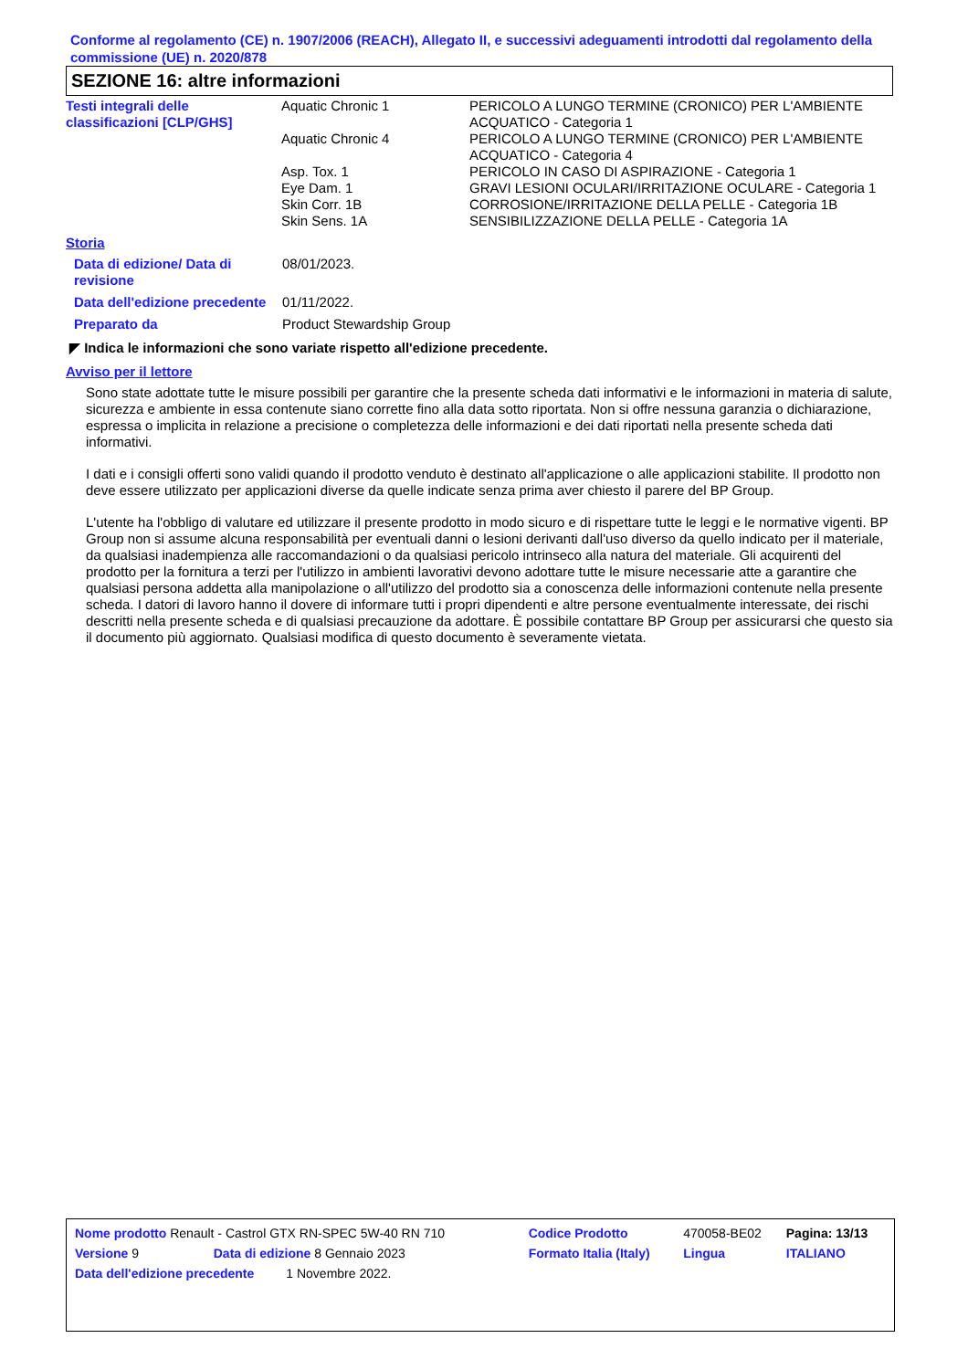Conforme al regolamento (CE) n. 1907/2006 (REACH), Allegato II, e successivi adeguamenti introdotti dal regolamento della commissione (UE) n. 2020/878
SEZIONE 16: altre informazioni
| Testi integrali delle classificazioni [CLP/GHS] | Aquatic Chronic 1 | PERICOLO A LUNGO TERMINE (CRONICO) PER L'AMBIENTE ACQUATICO - Categoria 1 |
| | Aquatic Chronic 4 | PERICOLO A LUNGO TERMINE (CRONICO) PER L'AMBIENTE ACQUATICO - Categoria 4 |
| | Asp. Tox. 1 | PERICOLO IN CASO DI ASPIRAZIONE - Categoria 1 |
| | Eye Dam. 1 | GRAVI LESIONI OCULARI/IRRITAZIONE OCULARE - Categoria 1 |
| | Skin Corr. 1B | CORROSIONE/IRRITAZIONE DELLA PELLE - Categoria 1B |
| | Skin Sens. 1A | SENSIBILIZZAZIONE DELLA PELLE - Categoria 1A |
Storia
| Data di edizione/ Data di revisione | 08/01/2023. |
| Data dell'edizione precedente | 01/11/2022. |
| Preparato da | Product Stewardship Group |
◤ Indica le informazioni che sono variate rispetto all'edizione precedente.
Avviso per il lettore
Sono state adottate tutte le misure possibili per garantire che la presente scheda dati informativi e le informazioni in materia di salute, sicurezza e ambiente in essa contenute siano corrette fino alla data sotto riportata. Non si offre nessuna garanzia o dichiarazione, espressa o implicita in relazione a precisione o completezza delle informazioni e dei dati riportati nella presente scheda dati informativi.
I dati e i consigli offerti sono validi quando il prodotto venduto è destinato all'applicazione o alle applicazioni stabilite. Il prodotto non deve essere utilizzato per applicazioni diverse da quelle indicate senza prima aver chiesto il parere del BP Group.
L'utente ha l'obbligo di valutare ed utilizzare il presente prodotto in modo sicuro e di rispettare tutte le leggi e le normative vigenti. BP Group non si assume alcuna responsabilità per eventuali danni o lesioni derivanti dall'uso diverso da quello indicato per il materiale, da qualsiasi inadempienza alle raccomandazioni o da qualsiasi pericolo intrinseco alla natura del materiale. Gli acquirenti del prodotto per la fornitura a terzi per l'utilizzo in ambienti lavorativi devono adottare tutte le misure necessarie atte a garantire che qualsiasi persona addetta alla manipolazione o all'utilizzo del prodotto sia a conoscenza delle informazioni contenute nella presente scheda. I datori di lavoro hanno il dovere di informare tutti i propri dipendenti e altre persone eventualmente interessate, dei rischi descritti nella presente scheda e di qualsiasi precauzione da adottare. È possibile contattare BP Group per assicurarsi che questo sia il documento più aggiornato. Qualsiasi modifica di questo documento è severamente vietata.
| Nome prodotto Renault - Castrol GTX RN-SPEC 5W-40 RN 710 | Codice Prodotto | 470058-BE02 | Pagina: 13/13 |
| Versione 9 Data di edizione 8 Gennaio 2023 | Formato Italia (Italy) | Lingua | ITALIANO |
| Data dell'edizione precedente 1 Novembre 2022. | | | |